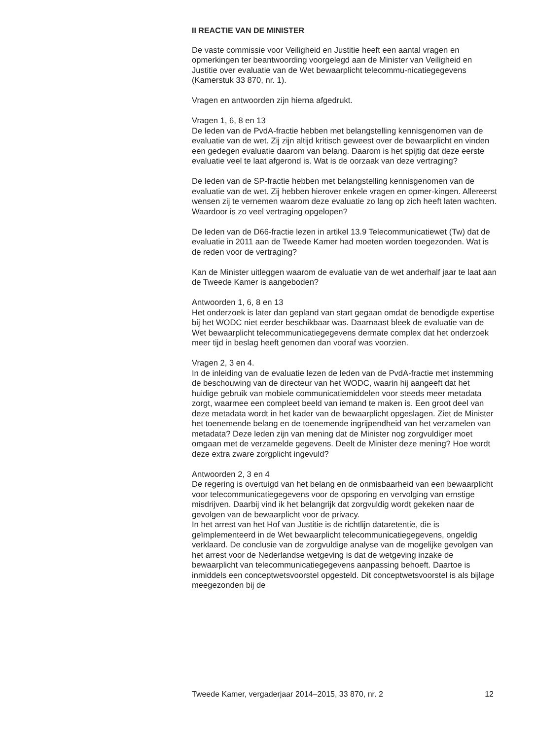II REACTIE VAN DE MINISTER
De vaste commissie voor Veiligheid en Justitie heeft een aantal vragen en opmerkingen ter beantwoording voorgelegd aan de Minister van Veiligheid en Justitie over evaluatie van de Wet bewaarplicht telecommu-nicatiegegevens (Kamerstuk 33 870, nr. 1).
Vragen en antwoorden zijn hierna afgedrukt.
Vragen 1, 6, 8 en 13
De leden van de PvdA-fractie hebben met belangstelling kennisgenomen van de evaluatie van de wet. Zij zijn altijd kritisch geweest over de bewaarplicht en vinden een gedegen evaluatie daarom van belang. Daarom is het spijtig dat deze eerste evaluatie veel te laat afgerond is. Wat is de oorzaak van deze vertraging?
De leden van de SP-fractie hebben met belangstelling kennisgenomen van de evaluatie van de wet. Zij hebben hierover enkele vragen en opmer-kingen. Allereerst wensen zij te vernemen waarom deze evaluatie zo lang op zich heeft laten wachten. Waardoor is zo veel vertraging opgelopen?
De leden van de D66-fractie lezen in artikel 13.9 Telecommunicatiewet (Tw) dat de evaluatie in 2011 aan de Tweede Kamer had moeten worden toegezonden. Wat is de reden voor de vertraging?
Kan de Minister uitleggen waarom de evaluatie van de wet anderhalf jaar te laat aan de Tweede Kamer is aangeboden?
Antwoorden 1, 6, 8 en 13
Het onderzoek is later dan gepland van start gegaan omdat de benodigde expertise bij het WODC niet eerder beschikbaar was. Daarnaast bleek de evaluatie van de Wet bewaarplicht telecommunicatiegegevens dermate complex dat het onderzoek meer tijd in beslag heeft genomen dan vooraf was voorzien.
Vragen 2, 3 en 4.
In de inleiding van de evaluatie lezen de leden van de PvdA-fractie met instemming de beschouwing van de directeur van het WODC, waarin hij aangeeft dat het huidige gebruik van mobiele communicatiemiddelen voor steeds meer metadata zorgt, waarmee een compleet beeld van iemand te maken is. Een groot deel van deze metadata wordt in het kader van de bewaarplicht opgeslagen. Ziet de Minister het toenemende belang en de toenemende ingrijpendheid van het verzamelen van metadata? Deze leden zijn van mening dat de Minister nog zorgvuldiger moet omgaan met de verzamelde gegevens. Deelt de Minister deze mening? Hoe wordt deze extra zware zorgplicht ingevuld?
Antwoorden 2, 3 en 4
De regering is overtuigd van het belang en de onmisbaarheid van een bewaarplicht voor telecommunicatiegegevens voor de opsporing en vervolging van ernstige misdrijven. Daarbij vind ik het belangrijk dat zorgvuldig wordt gekeken naar de gevolgen van de bewaarplicht voor de privacy.
In het arrest van het Hof van Justitie is de richtlijn dataretentie, die is geïmplementeerd in de Wet bewaarplicht telecommunicatiegegevens, ongeldig verklaard. De conclusie van de zorgvuldige analyse van de mogelijke gevolgen van het arrest voor de Nederlandse wetgeving is dat de wetgeving inzake de bewaarplicht van telecommunicatiegegevens aanpassing behoeft. Daartoe is inmiddels een conceptwetsvoorstel opgesteld. Dit conceptwetsvoorstel is als bijlage meegezonden bij de
Tweede Kamer, vergaderjaar 2014–2015, 33 870, nr. 2 12